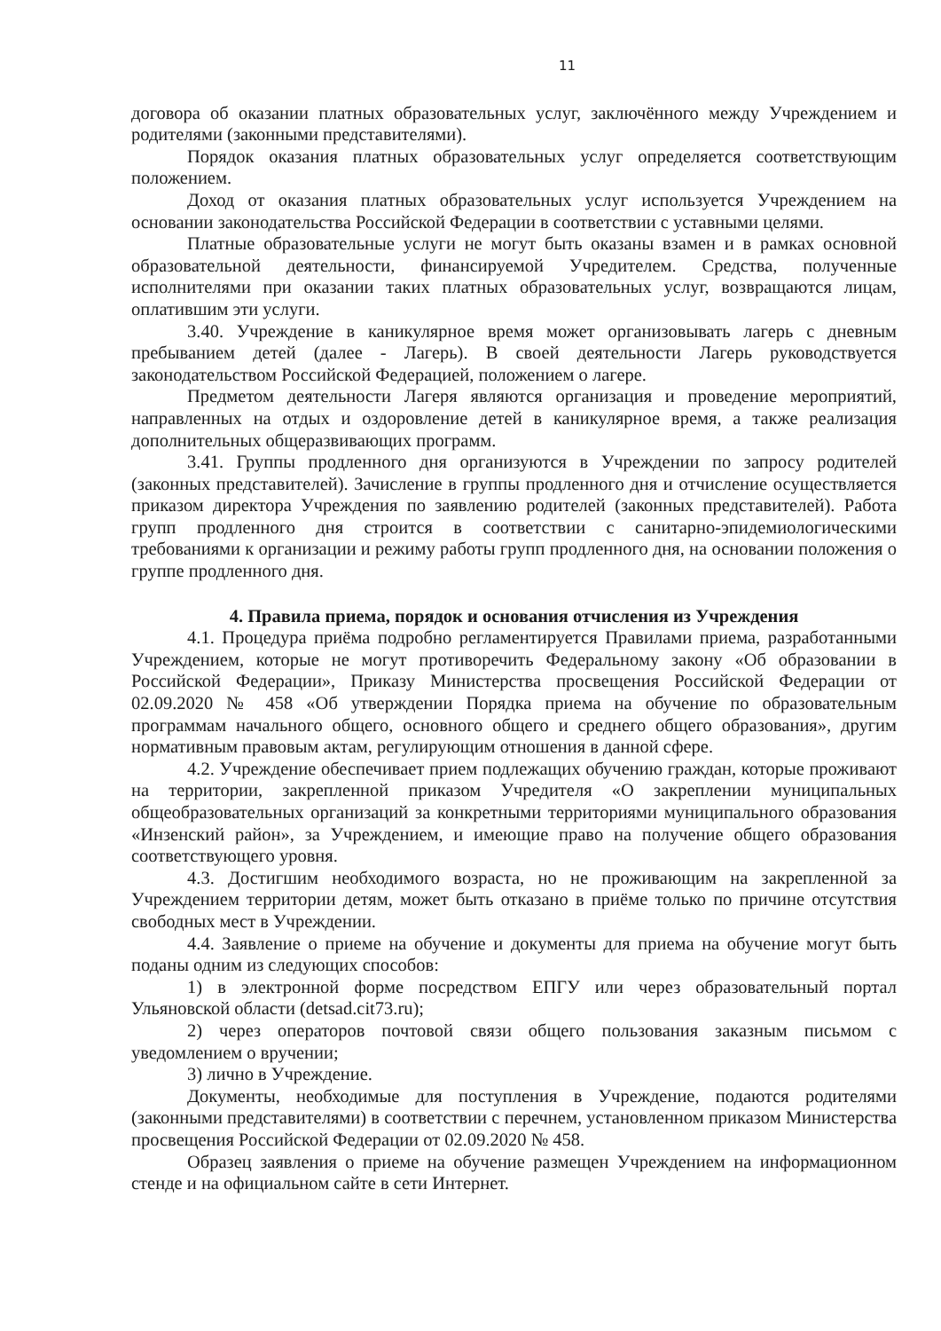11
договора об оказании платных образовательных услуг, заключённого между Учреждением и родителями (законными представителями).
Порядок оказания платных образовательных услуг определяется соответствующим положением.
Доход от оказания платных образовательных услуг используется Учреждением на основании законодательства Российской Федерации в соответствии с уставными целями.
Платные образовательные услуги не могут быть оказаны взамен и в рамках основной образовательной деятельности, финансируемой Учредителем. Средства, полученные исполнителями при оказании таких платных образовательных услуг, возвращаются лицам, оплатившим эти услуги.
3.40. Учреждение в каникулярное время может организовывать лагерь с дневным пребыванием детей (далее - Лагерь). В своей деятельности Лагерь руководствуется законодательством Российской Федерацией, положением о лагере.
Предметом деятельности Лагеря являются организация и проведение мероприятий, направленных на отдых и оздоровление детей в каникулярное время, а также реализация дополнительных общеразвивающих программ.
3.41. Группы продленного дня организуются в Учреждении по запросу родителей (законных представителей). Зачисление в группы продленного дня и отчисление осуществляется приказом директора Учреждения по заявлению родителей (законных представителей). Работа групп продленного дня строится в соответствии с санитарно-эпидемиологическими требованиями к организации и режиму работы групп продленного дня, на основании положения о группе продленного дня.
4. Правила приема, порядок и основания отчисления из Учреждения
4.1. Процедура приёма подробно регламентируется Правилами приема, разработанными Учреждением, которые не могут противоречить Федеральному закону «Об образовании в Российской Федерации», Приказу Министерства просвещения Российской Федерации от 02.09.2020 № 458 «Об утверждении Порядка приема на обучение по образовательным программам начального общего, основного общего и среднего общего образования», другим нормативным правовым актам, регулирующим отношения в данной сфере.
4.2. Учреждение обеспечивает прием подлежащих обучению граждан, которые проживают на территории, закрепленной приказом Учредителя «О закреплении муниципальных общеобразовательных организаций за конкретными территориями муниципального образования «Инзенский район», за Учреждением, и имеющие право на получение общего образования соответствующего уровня.
4.3. Достигшим необходимого возраста, но не проживающим на закрепленной за Учреждением территории детям, может быть отказано в приёме только по причине отсутствия свободных мест в Учреждении.
4.4. Заявление о приеме на обучение и документы для приема на обучение могут быть поданы одним из следующих способов:
1) в электронной форме посредством ЕПГУ или через образовательный портал Ульяновской области (detsad.cit73.ru);
2) через операторов почтовой связи общего пользования заказным письмом с уведомлением о вручении;
3) лично в Учреждение.
Документы, необходимые для поступления в Учреждение, подаются родителями (законными представителями) в соответствии с перечнем, установленном приказом Министерства просвещения Российской Федерации от 02.09.2020 № 458.
Образец заявления о приеме на обучение размещен Учреждением на информационном стенде и на официальном сайте в сети Интернет.